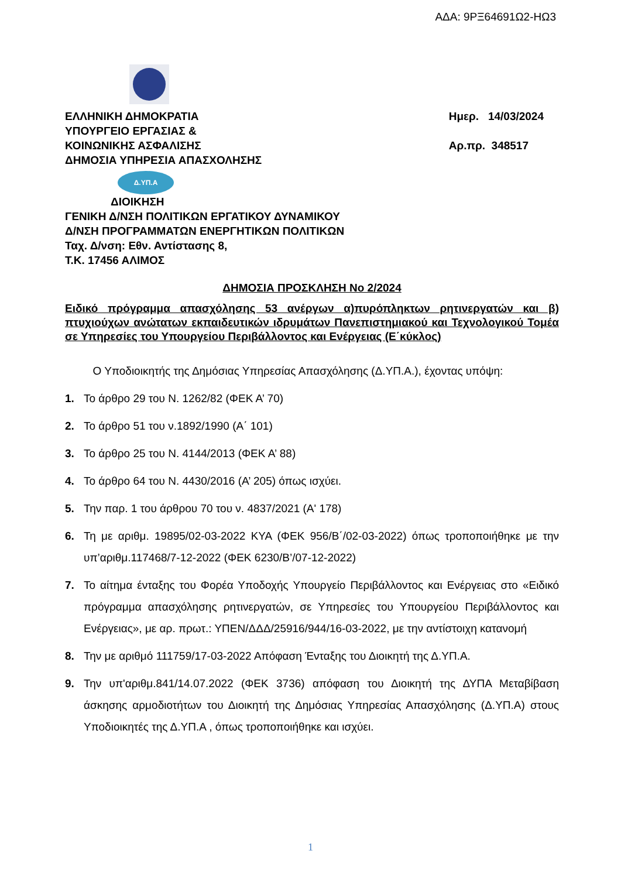ΑΔΑ: 9ΡΞ64691Ω2-ΗΩ3
ΕΛΛΗΝΙΚΗ ΔΗΜΟΚΡΑΤΙΑ
ΥΠΟΥΡΓΕΙΟ ΕΡΓΑΣΙΑΣ &
ΚΟΙΝΩΝΙΚΗΣ ΑΣΦΑΛΙΣΗΣ
ΔΗΜΟΣΙΑ ΥΠΗΡΕΣΙΑ ΑΠΑΣΧΟΛΗΣΗΣ
Ημερ. 14/03/2024
Αρ.πρ. 348517
Δ.ΥΠ.Α
ΔΙΟΙΚΗΣΗ
ΓΕΝΙΚΗ Δ/ΝΣΗ ΠΟΛΙΤΙΚΩΝ ΕΡΓΑΤΙΚΟΥ ΔΥΝΑΜΙΚΟΥ
Δ/ΝΣΗ ΠΡΟΓΡΑΜΜΑΤΩΝ ΕΝΕΡΓΗΤΙΚΩΝ ΠΟΛΙΤΙΚΩΝ
Ταχ. Δ/νση: Εθν. Αντίστασης 8,
Τ.Κ. 17456 ΑΛΙΜΟΣ
ΔΗΜΟΣΙΑ ΠΡΟΣΚΛΗΣΗ Νο 2/2024
Ειδικό πρόγραμμα απασχόλησης 53 ανέργων α)πυρόπληκτων ρητινεργατών και β) πτυχιούχων ανώτατων εκπαιδευτικών ιδρυμάτων Πανεπιστημιακού και Τεχνολογικού Τομέα σε Υπηρεσίες του Υπουργείου Περιβάλλοντος και Ενέργειας (Ε΄κύκλος)
Ο Υποδιοικητής της Δημόσιας Υπηρεσίας Απασχόλησης (Δ.ΥΠ.Α.), έχοντας υπόψη:
1. Το άρθρο 29 του Ν. 1262/82 (ΦΕΚ Α’ 70)
2. Το άρθρο 51 του ν.1892/1990 (Α΄ 101)
3. Το άρθρο 25 του Ν. 4144/2013 (ΦΕΚ Α’ 88)
4. Το άρθρο 64 του Ν. 4430/2016 (Α’ 205) όπως ισχύει.
5. Την παρ. 1 του άρθρου 70 του ν. 4837/2021 (Α' 178)
6. Τη με αριθμ. 19895/02-03-2022 ΚΥΑ (ΦΕΚ 956/Β΄/02-03-2022) όπως τροποποιήθηκε με την υπ’αριθμ.117468/7-12-2022 (ΦΕΚ 6230/Β’/07-12-2022)
7. Το αίτημα ένταξης του Φορέα Υποδοχής Υπουργείο Περιβάλλοντος και Ενέργειας στο «Ειδικό πρόγραμμα απασχόλησης ρητινεργατών, σε Υπηρεσίες του Υπουργείου Περιβάλλοντος και Ενέργειας», με αρ. πρωτ.: ΥΠΕΝ/ΔΔΔ/25916/944/16-03-2022, με την αντίστοιχη κατανομή
8. Την με αριθμό 111759/17-03-2022 Απόφαση Ένταξης του Διοικητή της Δ.ΥΠ.Α.
9. Την υπ'αριθμ.841/14.07.2022 (ΦΕΚ 3736) απόφαση του Διοικητή της ΔΥΠΑ Μεταβίβαση άσκησης αρμοδιοτήτων του Διοικητή της Δημόσιας Υπηρεσίας Απασχόλησης (Δ.ΥΠ.Α) στους Υποδιοικητές της Δ.ΥΠ.Α , όπως τροποποιήθηκε και ισχύει.
1